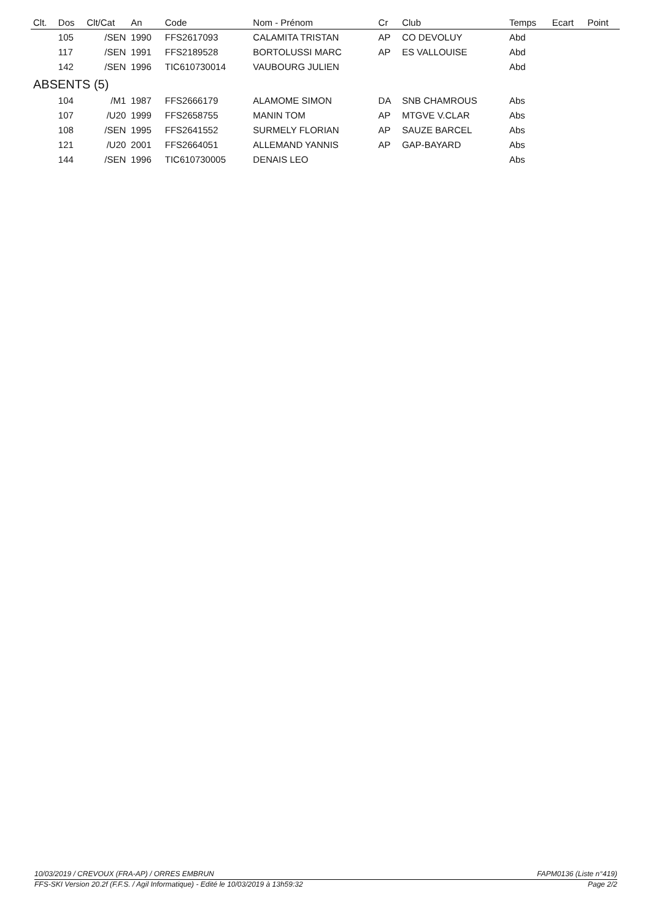| Clt. | Dos | Clt/Cat | An | Code | Nom - Prénom | Cr | Club | Temps | Ecart | Point |
| --- | --- | --- | --- | --- | --- | --- | --- | --- | --- | --- |
| | 105 | /SEN | 1990 | FFS2617093 | CALAMITA TRISTAN | AP | CO DEVOLUY | Abd | | |
| | 117 | /SEN | 1991 | FFS2189528 | BORTOLUSSI MARC | AP | ES VALLOUISE | Abd | | |
| | 142 | /SEN | 1996 | TIC610730014 | VAUBOURG JULIEN | | | Abd | | |
| ABSENTS (5) | | | | | | | | | | |
| | 104 | /M1 | 1987 | FFS2666179 | ALAMOME SIMON | DA | SNB CHAMROUS | Abs | | |
| | 107 | /U20 | 1999 | FFS2658755 | MANIN TOM | AP | MTGVE V.CLAR | Abs | | |
| | 108 | /SEN | 1995 | FFS2641552 | SURMELY FLORIAN | AP | SAUZE BARCEL | Abs | | |
| | 121 | /U20 | 2001 | FFS2664051 | ALLEMAND YANNIS | AP | GAP-BAYARD | Abs | | |
| | 144 | /SEN | 1996 | TIC610730005 | DENAIS LEO | | | Abs | | |
10/03/2019 / CREVOUX (FRA-AP) / ORRES EMBRUN FAPM0136 (Liste n°419)
FFS-SKI Version 20.2f (F.F.S. / Agil Informatique) - Edité le 10/03/2019 à 13h59:32 Page 2/2